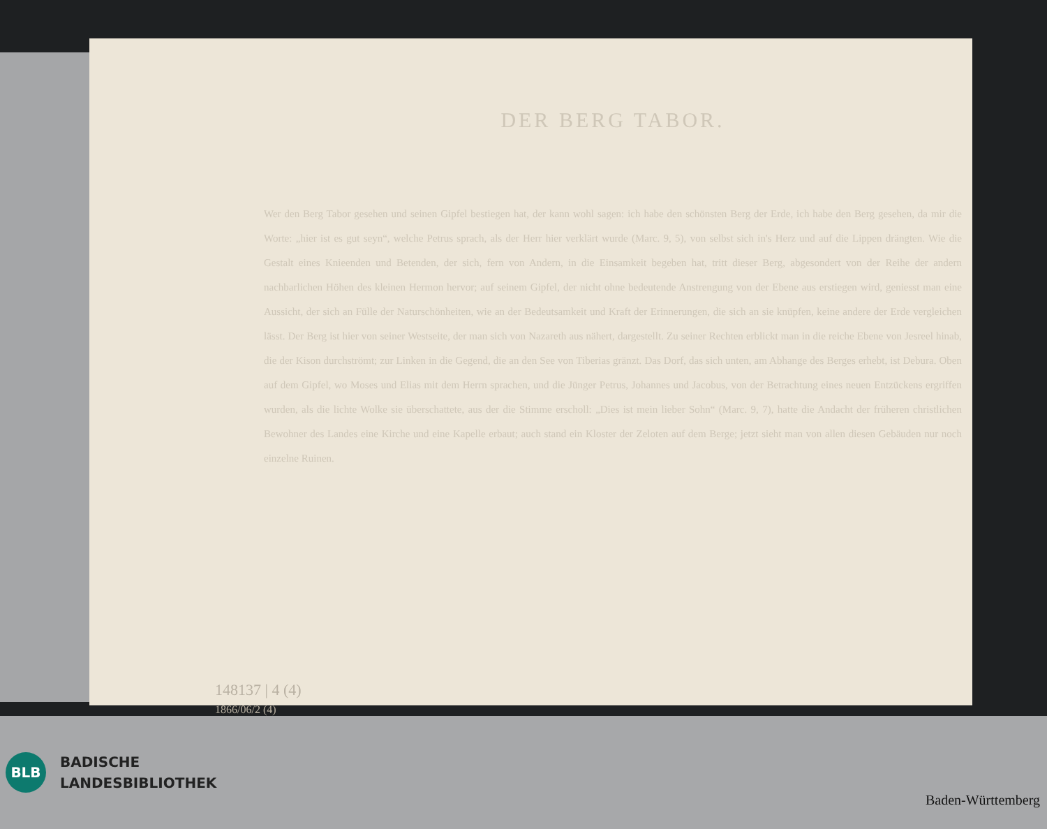DER BERG TABOR.
Wer den Berg Tabor gesehen und seinen Gipfel bestiegen hat, der kann wohl sagen: ich habe den schönsten Berg der Erde, ich habe den Berg gesehen, da mir die Worte: „hier ist es gut seyn“, welche Petrus sprach, als der Herr hier verklärt wurde (Marc. 9, 5), von selbst sich in's Herz und auf die Lippen drängten. Wie die Gestalt eines Knieenden und Betenden, der sich, fern von Andern, in die Einsamkeit begeben hat, tritt dieser Berg, abgesondert von der Reihe der andern nachbarlichen Höhen des kleinen Hermon hervor; auf seinem Gipfel, der nicht ohne bedeutende Anstrengung von der Ebene aus erstiegen wird, geniesst man eine Aussicht, der sich an Fülle der Naturschönheiten, wie an der Bedeutsamkeit und Kraft der Erinnerungen, die sich an sie knüpfen, keine andere der Erde vergleichen lässt. Der Berg ist hier von seiner Westseite, der man sich von Nazareth aus nähert, dargestellt. Zu seiner Rechten erblickt man in die reiche Ebene von Jesreel hinab, die der Kison durchströmt; zur Linken in die Gegend, die an den See von Tiberias gränzt. Das Dorf, das sich unten, am Abhange des Berges erhebt, ist Debura. Oben auf dem Gipfel, wo Moses und Elias mit dem Herrn sprachen, und die Jünger Petrus, Johannes und Jacobus, von der Betrachtung eines neuen Entzückens ergriffen wurden, als die lichte Wolke sie überschattete, aus der die Stimme erscholl: „Dies ist mein lieber Sohn“ (Marc. 9, 7), hatte die Andacht der früheren christlichen Bewohner des Landes eine Kirche und eine Kapelle erbaut; auch stand ein Kloster der Zeloten auf dem Berge; jetzt sieht man von allen diesen Gebäuden nur noch einzelne Ruinen.
148137 | 4 (4)
1866/06/2 (4)
BLB
BADISCHE
LANDESBIBLIOTHEK
Baden-Württemberg